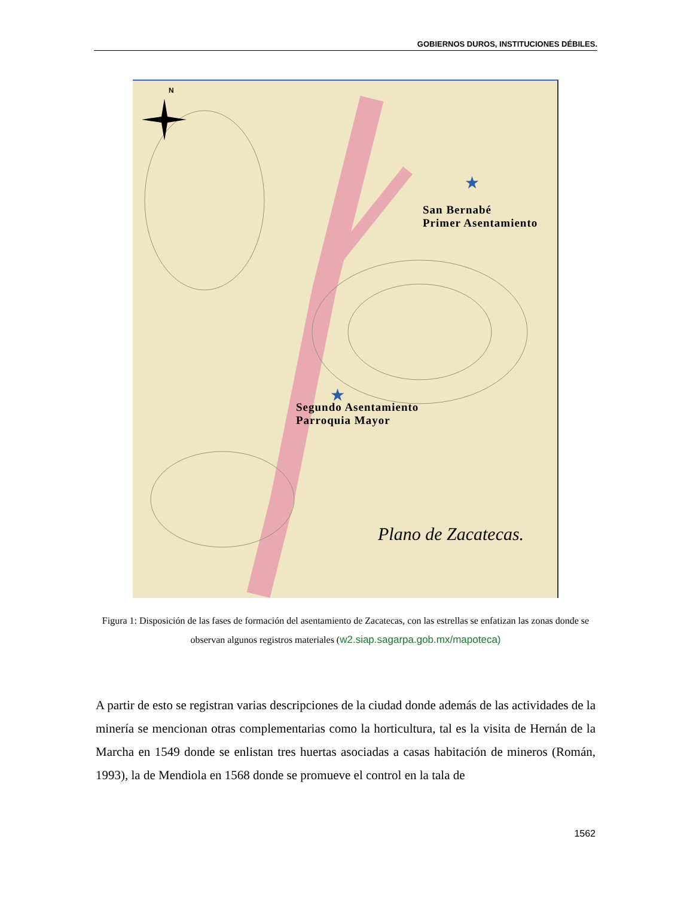GOBIERNOS DUROS, INSTITUCIONES DÉBILES.
N
★
★
Plano de Zacatecas.
San Bernabé
Primer Asentamiento
Segundo Asentamiento
Parroquia Mayor
Figura 1: Disposición de las fases de formación del asentamiento de Zacatecas, con las estrellas se enfatizan las zonas donde se observan algunos registros materiales (w2.siap.sagarpa.gob.mx/mapoteca)
A partir de esto se registran varias descripciones de la ciudad donde además de las actividades de la minería se mencionan otras complementarias como la horticultura, tal es la visita de Hernán de la Marcha en 1549 donde se enlistan tres huertas asociadas a casas habitación de mineros (Román, 1993), la de Mendiola en 1568 donde se promueve el control en la tala de
1562